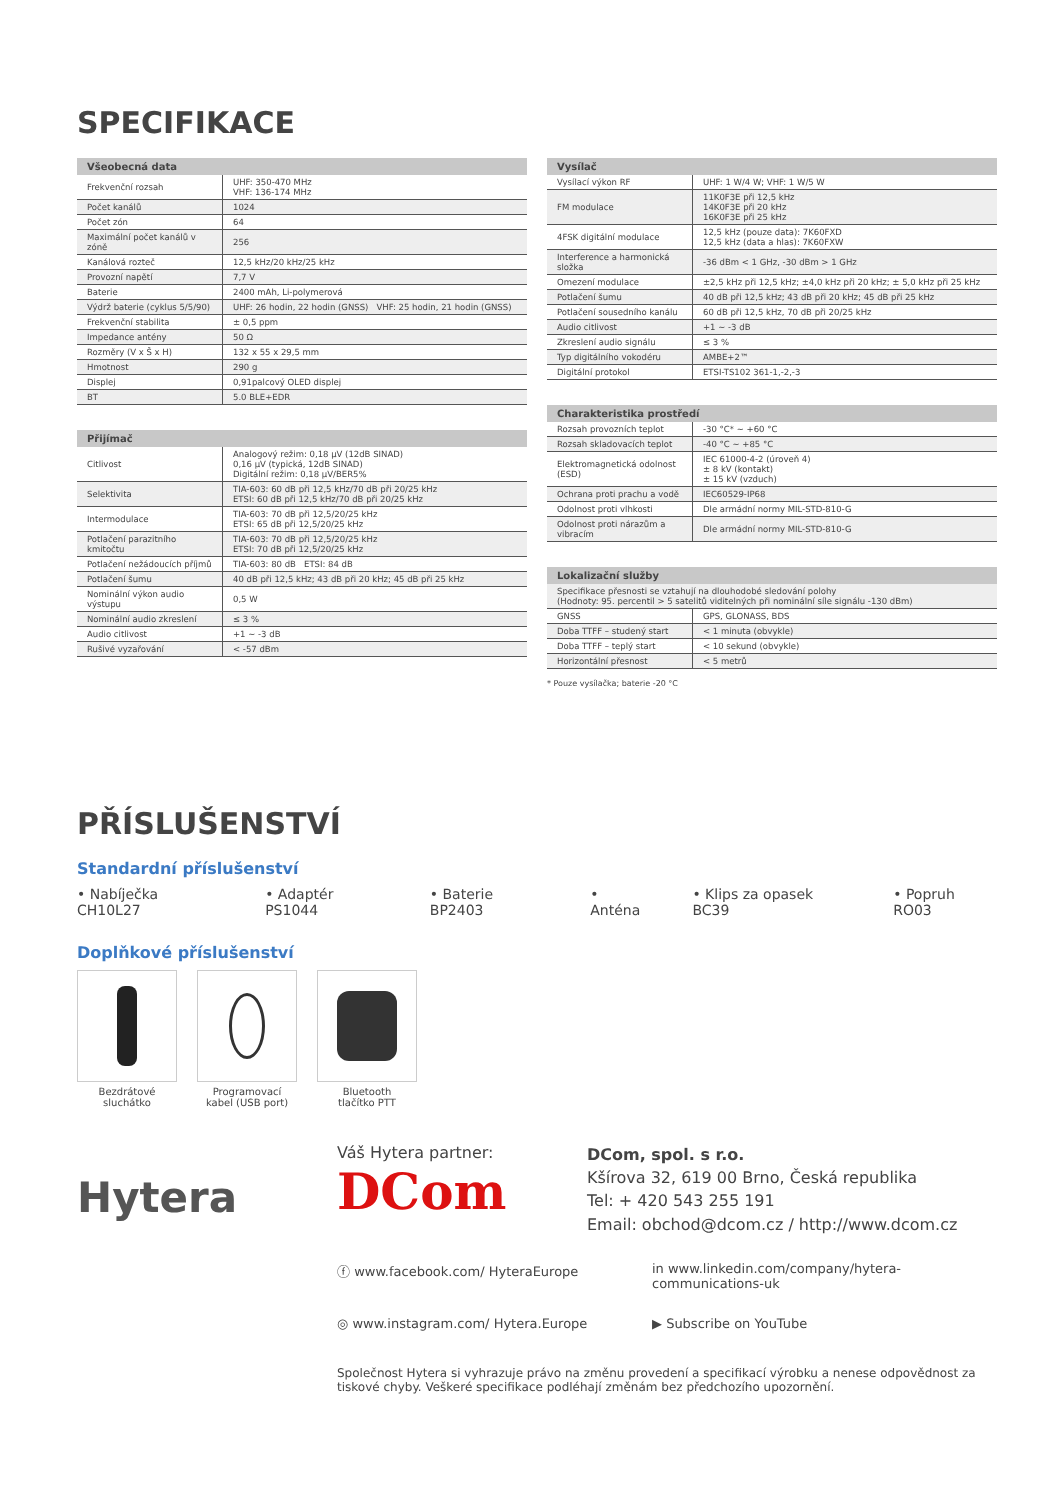SPECIFIKACE
| Všeobecná data | |
| --- | --- |
| Frekvenční rozsah | UHF: 350-470 MHz VHF: 136-174 MHz |
| Počet kanálů | 1024 |
| Počet zón | 64 |
| Maximální počet kanálů v zóně | 256 |
| Kanálová rozteč | 12,5 kHz/20 kHz/25 kHz |
| Provozní napětí | 7,7 V |
| Baterie | 2400 mAh, Li-polymerová |
| Výdrž baterie (cyklus 5/5/90) | UHF: 26 hodin, 22 hodin (GNSS) VHF: 25 hodin, 21 hodin (GNSS) |
| Frekvenční stabilita | ± 0,5 ppm |
| Impedance antény | 50 Ω |
| Rozměry (V x Š x H) | 132 x 55 x 29,5 mm |
| Hmotnost | 290 g |
| Displej | 0,91palcový OLED displej |
| BT | 5.0 BLE+EDR |
| Přijímač | |
| --- | --- |
| Citlivost | Analogový režim: 0,18 μV (12dB SINAD) 0,16 μV (typická, 12dB SINAD) Digitální režim: 0,18 μV/BER5% |
| Selektivita | TIA-603: 60 dB při 12,5 kHz/70 dB při 20/25 kHz ETSI: 60 dB při 12,5 kHz/70 dB při 20/25 kHz |
| Intermodulace | TIA-603: 70 dB při 12,5/20/25 kHz ETSI: 65 dB při 12,5/20/25 kHz |
| Potlačení parazitního kmitočtu | TIA-603: 70 dB při 12,5/20/25 kHz ETSI: 70 dB při 12,5/20/25 kHz |
| Potlačení nežádoucích příjmů | TIA-603: 80 dB ETSI: 84 dB |
| Potlačení šumu | 40 dB při 12,5 kHz; 43 dB při 20 kHz; 45 dB při 25 kHz |
| Nominální výkon audio výstupu | 0,5 W |
| Nominální audio zkreslení | ≤ 3 % |
| Audio citlivost | +1 ~ -3 dB |
| Rušivé vyzařování | < -57 dBm |
| Vysílač | |
| --- | --- |
| Vysílací výkon RF | UHF: 1 W/4 W; VHF: 1 W/5 W |
| FM modulace | 11K0F3E při 12,5 kHz 14K0F3E při 20 kHz 16K0F3E při 25 kHz |
| 4FSK digitální modulace | 12,5 kHz (pouze data): 7K60FXD 12,5 kHz (data a hlas): 7K60FXW |
| Interference a harmonická složka | -36 dBm < 1 GHz, -30 dBm > 1 GHz |
| Omezení modulace | ±2,5 kHz při 12,5 kHz; ±4,0 kHz při 20 kHz; ± 5,0 kHz při 25 kHz |
| Potlačení šumu | 40 dB při 12,5 kHz; 43 dB při 20 kHz; 45 dB při 25 kHz |
| Potlačení sousedního kanálu | 60 dB při 12,5 kHz, 70 dB při 20/25 kHz |
| Audio citlivost | +1 ~ -3 dB |
| Zkreslení audio signálu | ≤ 3 % |
| Typ digitálního vokodéru | AMBE+2™ |
| Digitální protokol | ETSI-TS102 361-1,-2,-3 |
| Charakteristika prostředí | |
| --- | --- |
| Rozsah provozních teplot | -30 °C* ~ +60 °C |
| Rozsah skladovacích teplot | -40 °C ~ +85 °C |
| Elektromagnetická odolnost (ESD) | IEC 61000-4-2 (úroveň 4) ± 8 kV (kontakt) ± 15 kV (vzduch) |
| Ochrana proti prachu a vodě | IEC60529-IP68 |
| Odolnost proti vlhkosti | Dle armádní normy MIL-STD-810-G |
| Odolnost proti nárazům a vibracím | Dle armádní normy MIL-STD-810-G |
| Lokalizační služby | |
| --- | --- |
| Specifikace přesnosti se vztahují na dlouhodobé sledování polohy (Hodnoty: 95. percentil > 5 satelitů viditelných při nominální síle signálu -130 dBm) | |
| GNSS | GPS, GLONASS, BDS |
| Doba TTFF – studený start | < 1 minuta (obvykle) |
| Doba TTFF – teplý start | < 10 sekund (obvykle) |
| Horizontální přesnost | < 5 metrů |
* Pouze vysílačka; baterie -20 °C
PŘÍSLUŠENSTVÍ
Standardní příslušenství
• Nabíječka CH10L27 • Adaptér PS1044 • Baterie BP2403 • Anténa • Klips za opasek BC39 • Popruh RO03
Doplňkové příslušenství
Bezdrátové
sluchátko
Programovací
kabel (USB port)
Bluetooth
tlačítko PTT
Hytera
Váš Hytera partner:
DCom
DCom, spol. s r.o.
Kšírova 32, 619 00 Brno, Česká republika
Tel: + 420 543 255 191
Email: obchod@dcom.cz / http://www.dcom.cz
ⓕ www.facebook.com/ HyteraEurope
in www.linkedin.com/company/hytera-communications-uk
◎ www.instagram.com/ Hytera.Europe
▶ Subscribe on YouTube
Společnost Hytera si vyhrazuje právo na změnu provedení a specifikací výrobku a nenese odpovědnost za tiskové chyby. Veškeré specifikace podléhají změnám bez předchozího upozornění.